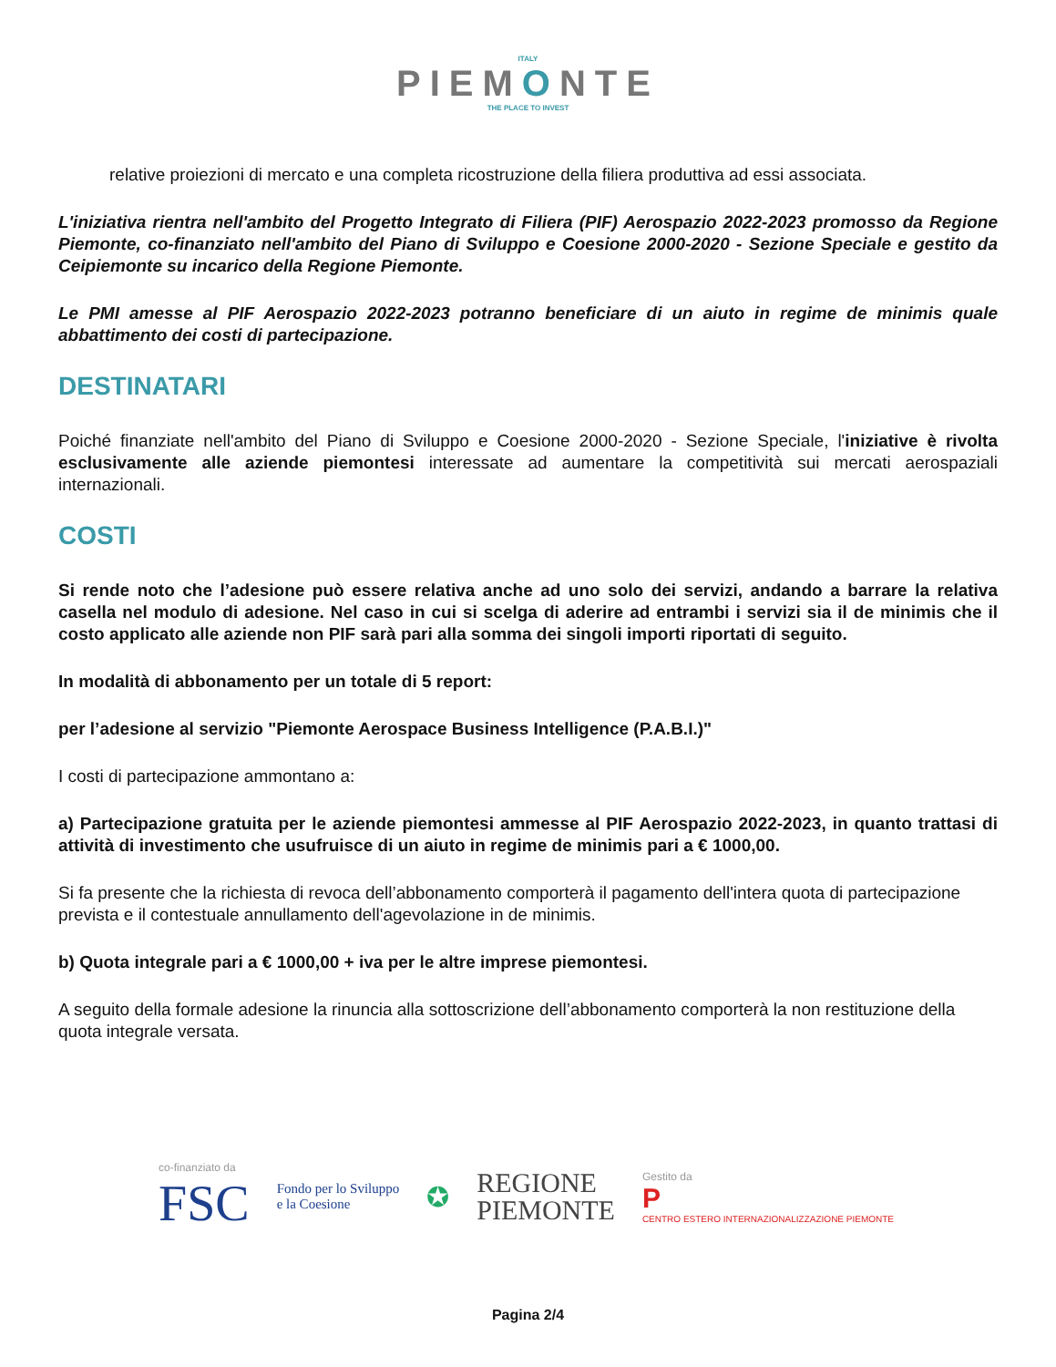ITALY
PIEMONTE
THE PLACE TO INVEST
relative proiezioni di mercato e una completa ricostruzione della filiera produttiva ad essi associata.
L'iniziativa rientra nell'ambito del Progetto Integrato di Filiera (PIF) Aerospazio 2022-2023 promosso da Regione Piemonte, co-finanziato nell'ambito del Piano di Sviluppo e Coesione 2000-2020 - Sezione Speciale e gestito da Ceipiemonte su incarico della Regione Piemonte.
Le PMI amesse al PIF Aerospazio 2022-2023 potranno beneficiare di un aiuto in regime de minimis quale abbattimento dei costi di partecipazione.
DESTINATARI
Poiché finanziate nell'ambito del Piano di Sviluppo e Coesione 2000-2020 - Sezione Speciale, l'iniziative è rivolta esclusivamente alle aziende piemontesi interessate ad aumentare la competitività sui mercati aerospaziali internazionali.
COSTI
Si rende noto che l’adesione può essere relativa anche ad uno solo dei servizi, andando a barrare la relativa casella nel modulo di adesione. Nel caso in cui si scelga di aderire ad entrambi i servizi sia il de minimis che il costo applicato alle aziende non PIF sarà pari alla somma dei singoli importi riportati di seguito.
In modalità di abbonamento per un totale di 5 report:
per l’adesione al servizio "Piemonte Aerospace Business Intelligence (P.A.B.I.)"
I costi di partecipazione ammontano a:
a) Partecipazione gratuita per le aziende piemontesi ammesse al PIF Aerospazio 2022-2023, in quanto trattasi di attività di investimento che usufruisce di un aiuto in regime de minimis pari a € 1000,00.
Si fa presente che la richiesta di revoca dell’abbonamento comporterà il pagamento dell'intera quota di partecipazione prevista e il contestuale annullamento dell'agevolazione in de minimis.
b) Quota integrale pari a € 1000,00 + iva per le altre imprese piemontesi.
A seguito della formale adesione la rinuncia alla sottoscrizione dell’abbonamento comporterà la non restituzione della quota integrale versata.
co-finanziato da
FSC
Fondo per lo Sviluppo
e la Coesione
✪
REGIONE
PIEMONTE
Gestito da
P
CENTRO ESTERO INTERNAZIONALIZZAZIONE PIEMONTE
Pagina 2/4